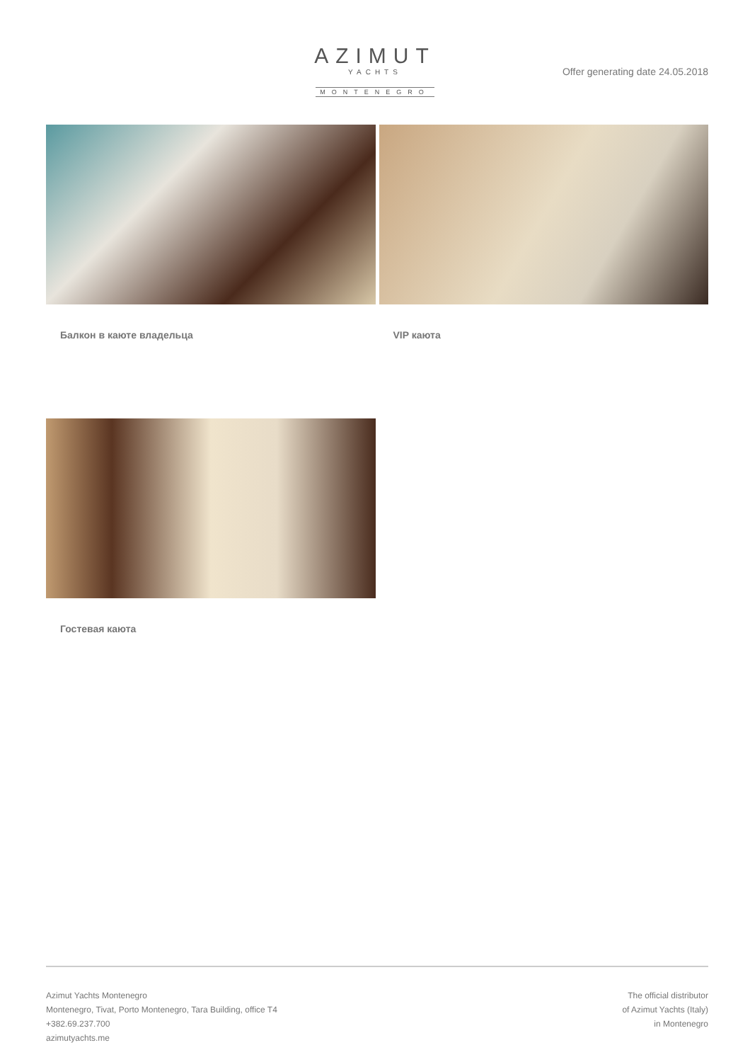AZIMUT
YACHTS
MONTENEGRO
Offer generating date 24.05.2018
Балкон в каюте владельца VIP каюта
Гостевая каюта
Azimut Yachts Montenegro
Montenegro, Tivat, Porto Montenegro, Tara Building, office T4
+382.69.237.700
azimutyachts.me
The official distributor
of Azimut Yachts (Italy)
in Montenegro